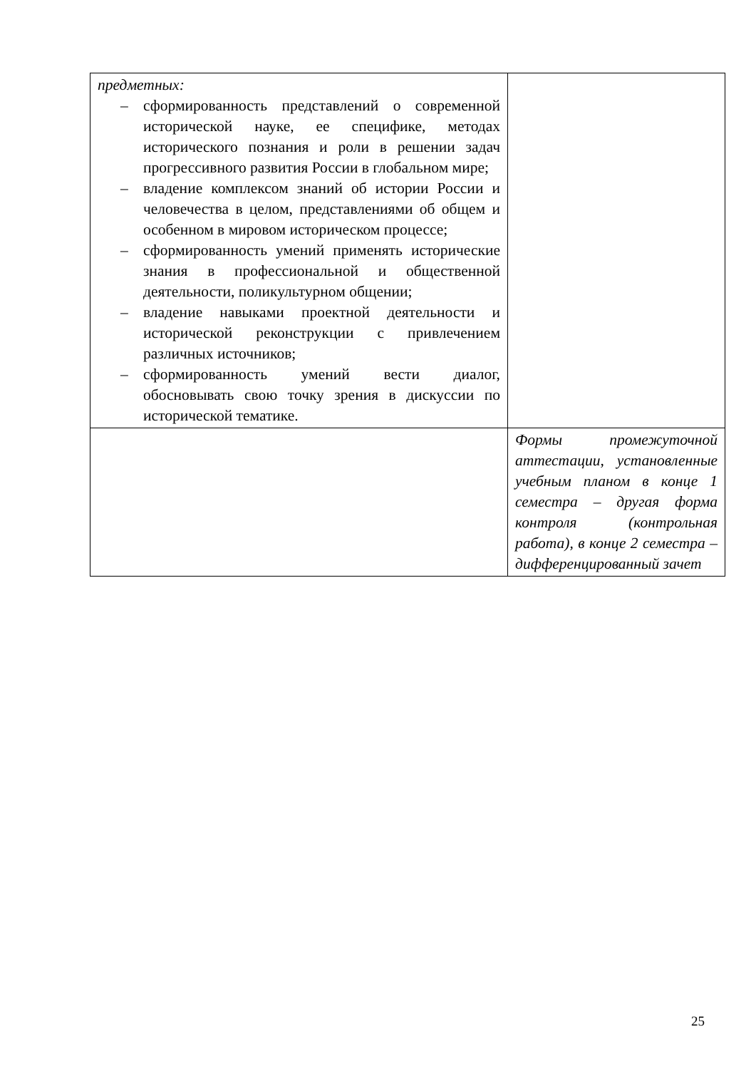| предметных: – сформированность представлений о современной исторической науке, ее специфике, методах исторического познания и роли в решении задач прогрессивного развития России в глобальном мире; – владение комплексом знаний об истории России и человечества в целом, представлениями об общем и особенном в мировом историческом процессе; – сформированность умений применять исторические знания в профессиональной и общественной деятельности, поликультурном общении; – владение навыками проектной деятельности и исторической реконструкции с привлечением различных источников; – сформированность умений вести диалог, обосновывать свою точку зрения в дискуссии по исторической тематике. | |
| | Формы промежуточной аттестации, установленные учебным планом в конце 1 семестра – другая форма контроля (контрольная работа), в конце 2 семестра – дифференцированный зачет |
25